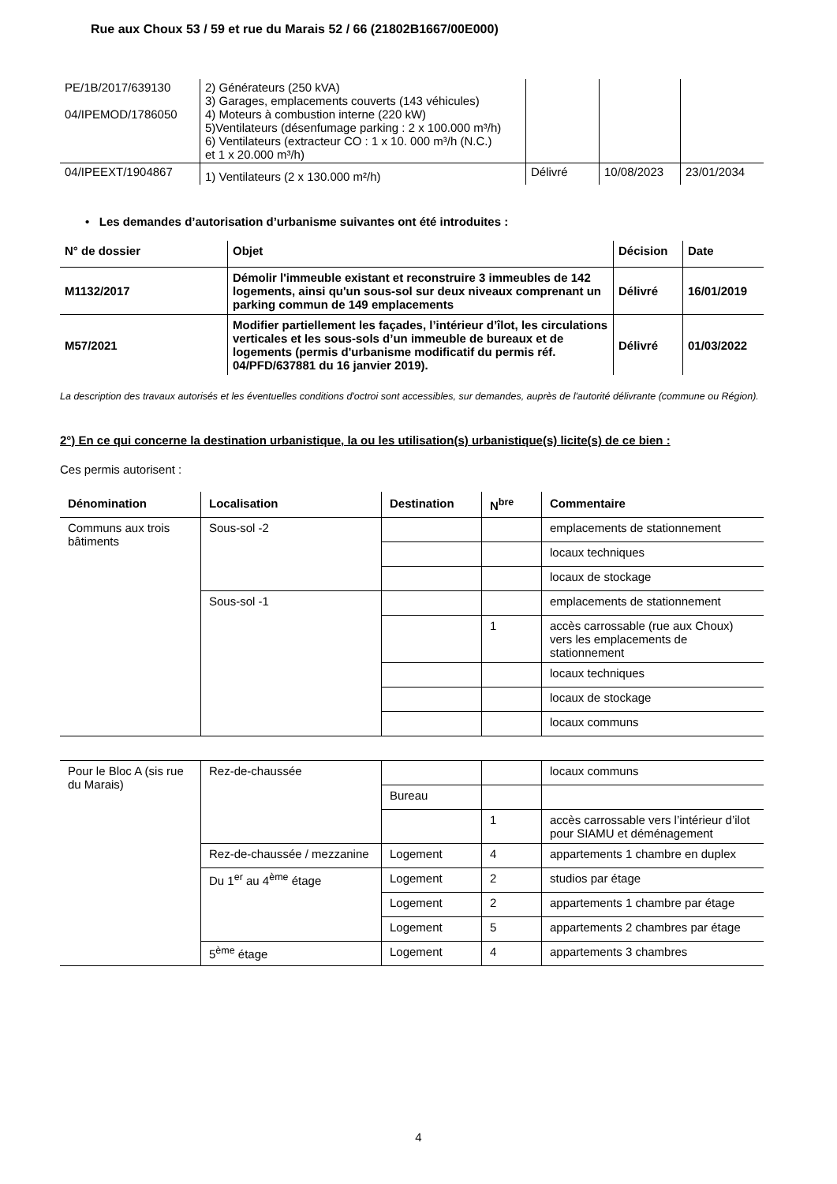Rue aux Choux 53 / 59 et rue du Marais 52 / 66 (21802B1667/00E000)
| PE/1B/2017/639130 04/IPEMOD/1786050 | 2) Générateurs (250 kVA) 3) Garages, emplacements couverts (143 véhicules) 4) Moteurs à combustion interne (220 kW) 5)Ventilateurs (désenfumage parking : 2 x 100.000 m³/h) 6) Ventilateurs (extracteur CO : 1 x 10. 000 m³/h (N.C.) et 1 x 20.000 m³/h) | | | |
| 04/IPEEXT/1904867 | 1) Ventilateurs (2 x 130.000 m²/h) | Délivré | 10/08/2023 | 23/01/2034 |
• Les demandes d’autorisation d’urbanisme suivantes ont été introduites :
| N° de dossier | Objet | Décision | Date |
| --- | --- | --- | --- |
| M1132/2017 | Démolir l'immeuble existant et reconstruire 3 immeubles de 142 logements, ainsi qu'un sous-sol sur deux niveaux comprenant un parking commun de 149 emplacements | Délivré | 16/01/2019 |
| M57/2021 | Modifier partiellement les façades, l’intérieur d’îlot, les circulations verticales et les sous-sols d’un immeuble de bureaux et de logements (permis d'urbanisme modificatif du permis réf. 04/PFD/637881 du 16 janvier 2019). | Délivré | 01/03/2022 |
La description des travaux autorisés et les éventuelles conditions d'octroi sont accessibles, sur demandes, auprès de l'autorité délivrante (commune ou Région).
2°) En ce qui concerne la destination urbanistique, la ou les utilisation(s) urbanistique(s) licite(s) de ce bien :
Ces permis autorisent :
| Dénomination | Localisation | Destination | N<sup>bre</sup> | Commentaire |
| --- | --- | --- | --- | --- |
| Communs aux trois bâtiments | Sous-sol -2 | | | emplacements de stationnement |
| | | | | locaux techniques |
| | | | | locaux de stockage |
| | Sous-sol -1 | | | emplacements de stationnement |
| | | | 1 | accès carrossable (rue aux Choux) vers les emplacements de stationnement |
| | | | | locaux techniques |
| | | | | locaux de stockage |
| | | | | locaux communs |
| Pour le Bloc A (sis rue du Marais) | Rez-de-chaussée | | | locaux communs |
| | | Bureau | | |
| | | | 1 | accès carrossable vers l’intérieur d’ilot pour SIAMU et déménagement |
| | Rez-de-chaussée / mezzanine | Logement | 4 | appartements 1 chambre en duplex |
| | Du 1<sup>er</sup> au 4<sup>ème</sup> étage | Logement | 2 | studios par étage |
| | | Logement | 2 | appartements 1 chambre par étage |
| | | Logement | 5 | appartements 2 chambres par étage |
| | 5<sup>ème</sup> étage | Logement | 4 | appartements 3 chambres |
4